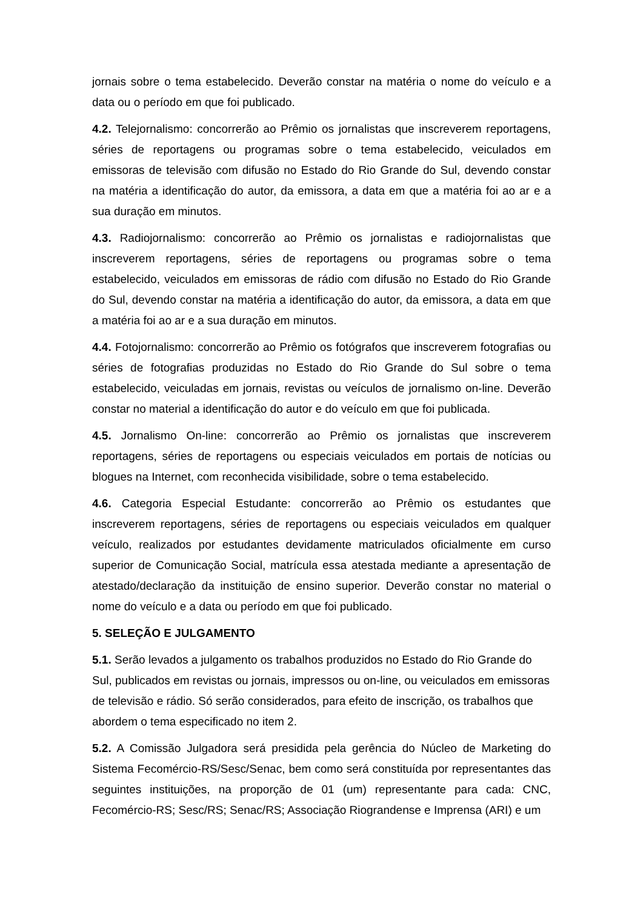jornais sobre o tema estabelecido. Deverão constar na matéria o nome do veículo e a data ou o período em que foi publicado.
4.2. Telejornalismo: concorrerão ao Prêmio os jornalistas que inscreverem reportagens, séries de reportagens ou programas sobre o tema estabelecido, veiculados em emissoras de televisão com difusão no Estado do Rio Grande do Sul, devendo constar na matéria a identificação do autor, da emissora, a data em que a matéria foi ao ar e a sua duração em minutos.
4.3. Radiojornalismo: concorrerão ao Prêmio os jornalistas e radiojornalistas que inscreverem reportagens, séries de reportagens ou programas sobre o tema estabelecido, veiculados em emissoras de rádio com difusão no Estado do Rio Grande do Sul, devendo constar na matéria a identificação do autor, da emissora, a data em que a matéria foi ao ar e a sua duração em minutos.
4.4. Fotojornalismo: concorrerão ao Prêmio os fotógrafos que inscreverem fotografias ou séries de fotografias produzidas no Estado do Rio Grande do Sul sobre o tema estabelecido, veiculadas em jornais, revistas ou veículos de jornalismo on-line. Deverão constar no material a identificação do autor e do veículo em que foi publicada.
4.5. Jornalismo On-line: concorrerão ao Prêmio os jornalistas que inscreverem reportagens, séries de reportagens ou especiais veiculados em portais de notícias ou blogues na Internet, com reconhecida visibilidade, sobre o tema estabelecido.
4.6. Categoria Especial Estudante: concorrerão ao Prêmio os estudantes que inscreverem reportagens, séries de reportagens ou especiais veiculados em qualquer veículo, realizados por estudantes devidamente matriculados oficialmente em curso superior de Comunicação Social, matrícula essa atestada mediante a apresentação de atestado/declaração da instituição de ensino superior. Deverão constar no material o nome do veículo e a data ou período em que foi publicado.
5. SELEÇÃO E JULGAMENTO
5.1. Serão levados a julgamento os trabalhos produzidos no Estado do Rio Grande do Sul, publicados em revistas ou jornais, impressos ou on-line, ou veiculados em emissoras de televisão e rádio. Só serão considerados, para efeito de inscrição, os trabalhos que abordem o tema especificado no item 2.
5.2. A Comissão Julgadora será presidida pela gerência do Núcleo de Marketing do Sistema Fecomércio-RS/Sesc/Senac, bem como será constituída por representantes das seguintes instituições, na proporção de 01 (um) representante para cada: CNC, Fecomércio-RS; Sesc/RS; Senac/RS; Associação Riograndense e Imprensa (ARI) e um